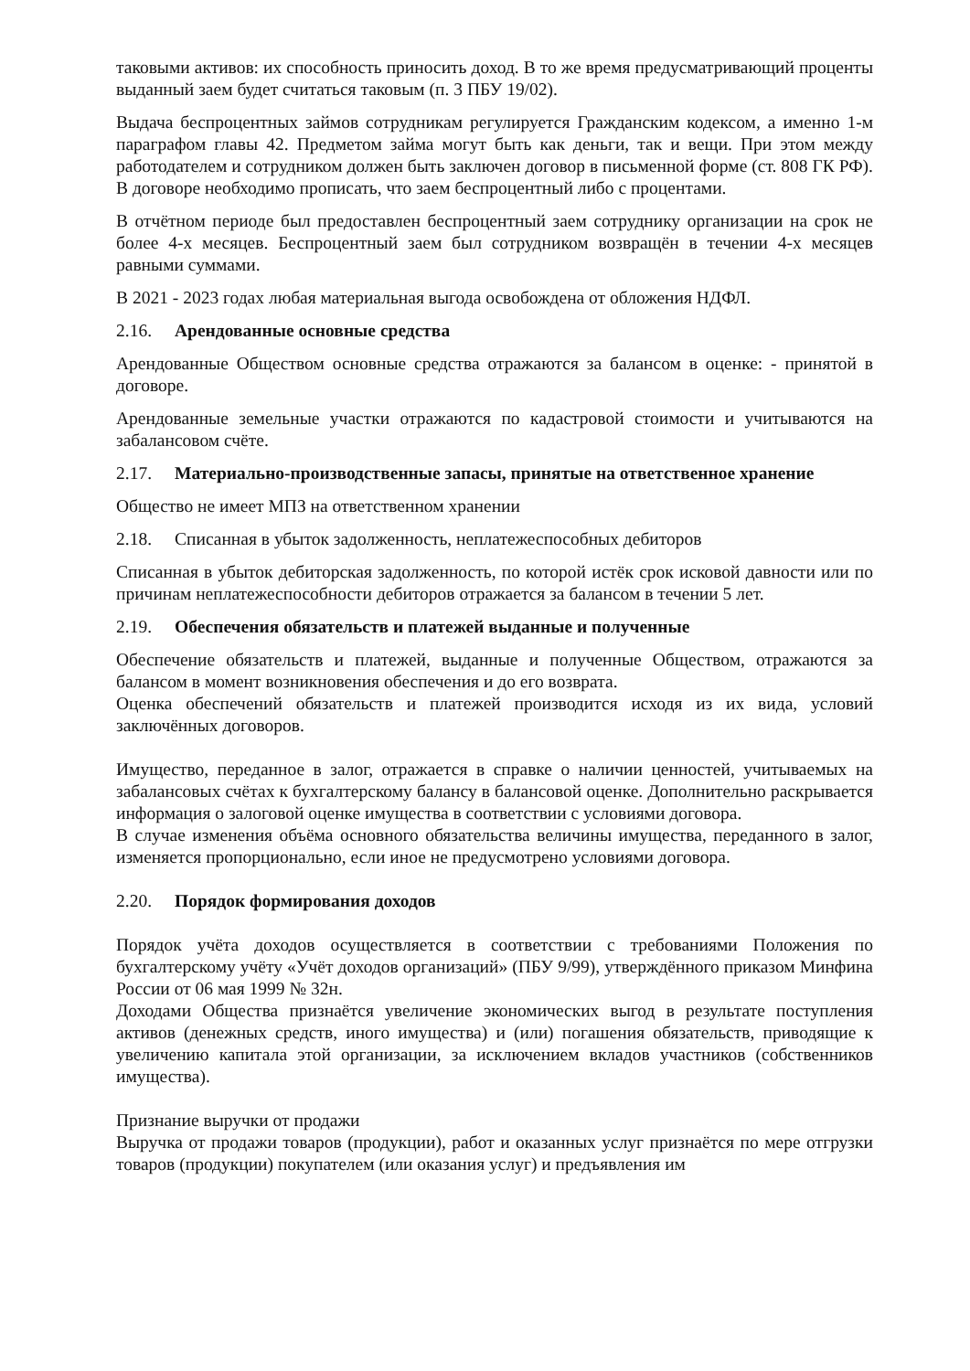таковыми активов: их способность приносить доход. В то же время предусматривающий проценты выданный заем будет считаться таковым (п. 3 ПБУ 19/02).
Выдача беспроцентных займов сотрудникам регулируется Гражданским кодексом, а именно 1-м параграфом главы 42. Предметом займа могут быть как деньги, так и вещи. При этом между работодателем и сотрудником должен быть заключен договор в письменной форме (ст. 808 ГК РФ). В договоре необходимо прописать, что заем беспроцентный либо с процентами.
В отчётном периоде был предоставлен беспроцентный заем сотруднику организации на срок не более 4-х месяцев. Беспроцентный заем был сотрудником возвращён в течении 4-х месяцев равными суммами.
В 2021 - 2023 годах любая материальная выгода освобождена от обложения НДФЛ.
2.16. Арендованные основные средства
Арендованные Обществом основные средства отражаются за балансом в оценке: - принятой в договоре.
Арендованные земельные участки отражаются по кадастровой стоимости и учитываются на забалансовом счёте.
2.17. Материально-производственные запасы, принятые на ответственное хранение
Общество не имеет МПЗ на ответственном хранении
2.18. Списанная в убыток задолженность, неплатежеспособных дебиторов
Списанная в убыток дебиторская задолженность, по которой истёк срок исковой давности или по причинам неплатежеспособности дебиторов отражается за балансом в течении 5 лет.
2.19. Обеспечения обязательств и платежей выданные и полученные
Обеспечение обязательств и платежей, выданные и полученные Обществом, отражаются за балансом в момент возникновения обеспечения и до его возврата.
Оценка обеспечений обязательств и платежей производится исходя из их вида, условий заключённых договоров.
Имущество, переданное в залог, отражается в справке о наличии ценностей, учитываемых на забалансовых счётах к бухгалтерскому балансу в балансовой оценке. Дополнительно раскрывается информация о залоговой оценке имущества в соответствии с условиями договора.
В случае изменения объёма основного обязательства величины имущества, переданного в залог, изменяется пропорционально, если иное не предусмотрено условиями договора.
2.20. Порядок формирования доходов
Порядок учёта доходов осуществляется в соответствии с требованиями Положения по бухгалтерскому учёту «Учёт доходов организаций» (ПБУ 9/99), утверждённого приказом Минфина России от 06 мая 1999 № 32н.
Доходами Общества признаётся увеличение экономических выгод в результате поступления активов (денежных средств, иного имущества) и (или) погашения обязательств, приводящие к увеличению капитала этой организации, за исключением вкладов участников (собственников имущества).
Признание выручки от продажи
Выручка от продажи товаров (продукции), работ и оказанных услуг признаётся по мере отгрузки товаров (продукции) покупателем (или оказания услуг) и предъявления им